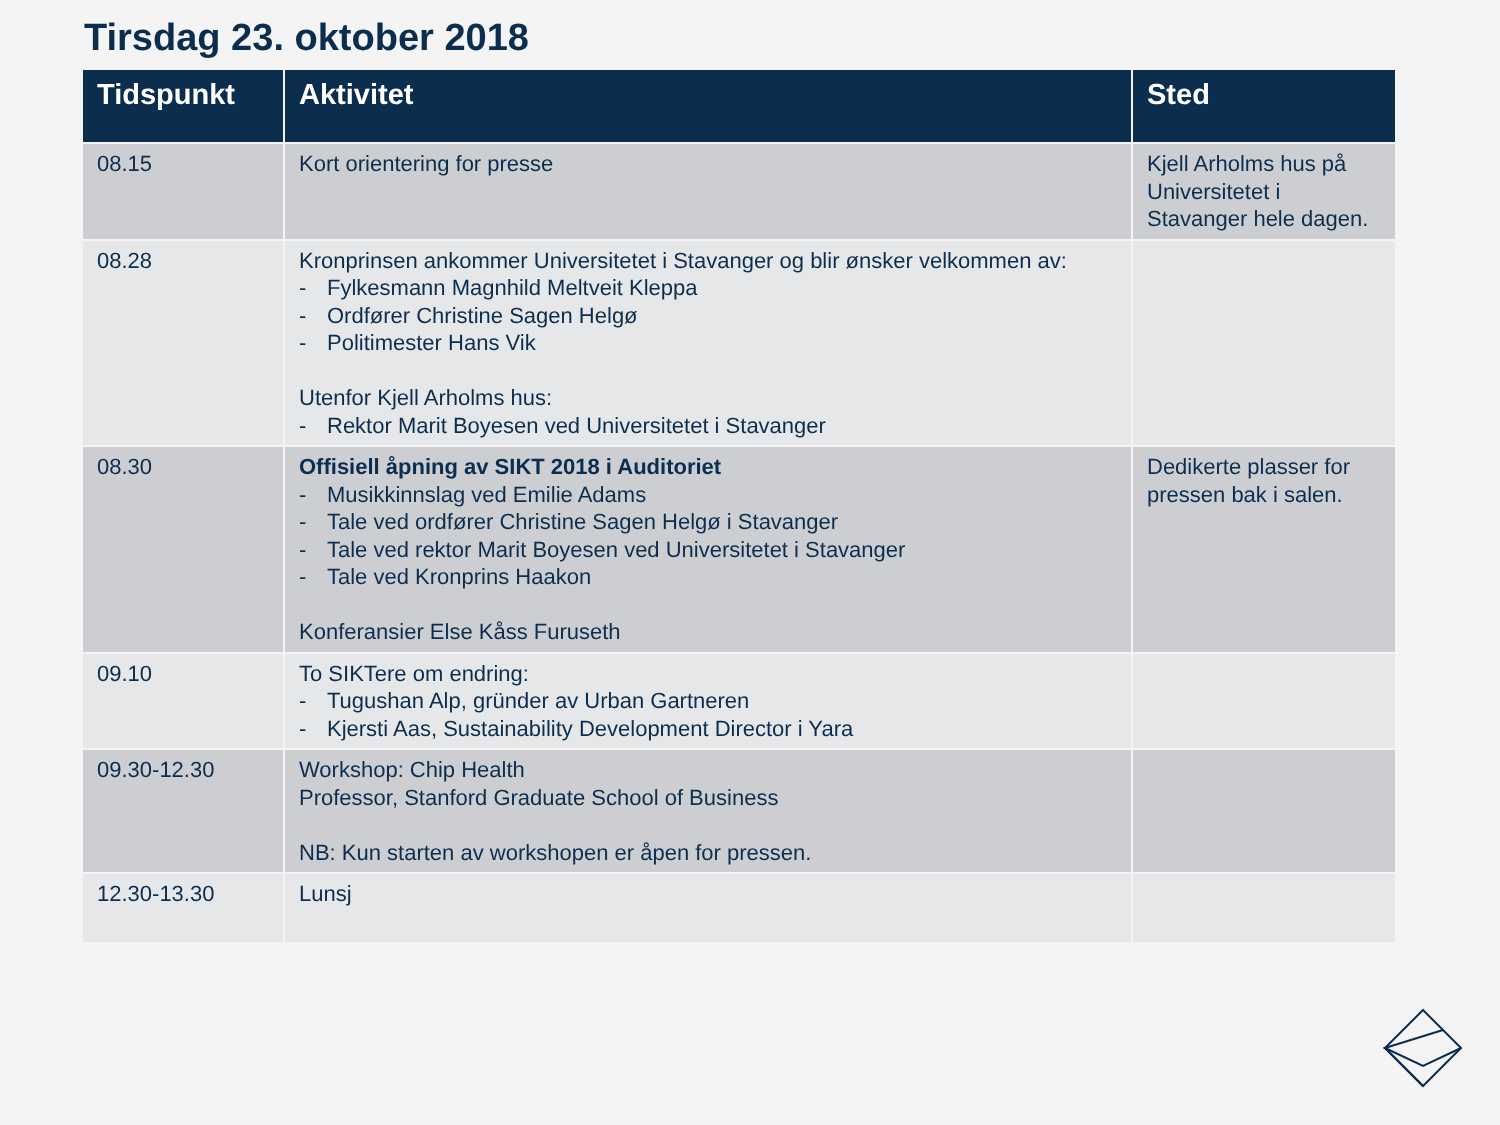Tirsdag 23. oktober 2018
| Tidspunkt | Aktivitet | Sted |
| --- | --- | --- |
| 08.15 | Kort orientering for presse | Kjell Arholms hus på Universitetet i Stavanger hele dagen. |
| 08.28 | Kronprinsen ankommer Universitetet i Stavanger og blir ønsker velkommen av: - Fylkesmann Magnhild Meltveit Kleppa - Ordfører Christine Sagen Helgø - Politimester Hans Vik Utenfor Kjell Arholms hus: - Rektor Marit Boyesen ved Universitetet i Stavanger | |
| 08.30 | Offisiell åpning av SIKT 2018 i Auditoriet - Musikkinnslag ved Emilie Adams - Tale ved ordfører Christine Sagen Helgø i Stavanger - Tale ved rektor Marit Boyesen ved Universitetet i Stavanger - Tale ved Kronprins Haakon Konferansier Else Kåss Furuseth | Dedikerte plasser for pressen bak i salen. |
| 09.10 | To SIKTere om endring: - Tugushan Alp, gründer av Urban Gartneren - Kjersti Aas, Sustainability Development Director i Yara | |
| 09.30-12.30 | Workshop: Chip Health Professor, Stanford Graduate School of Business NB: Kun starten av workshopen er åpen for pressen. | |
| 12.30-13.30 | Lunsj | |